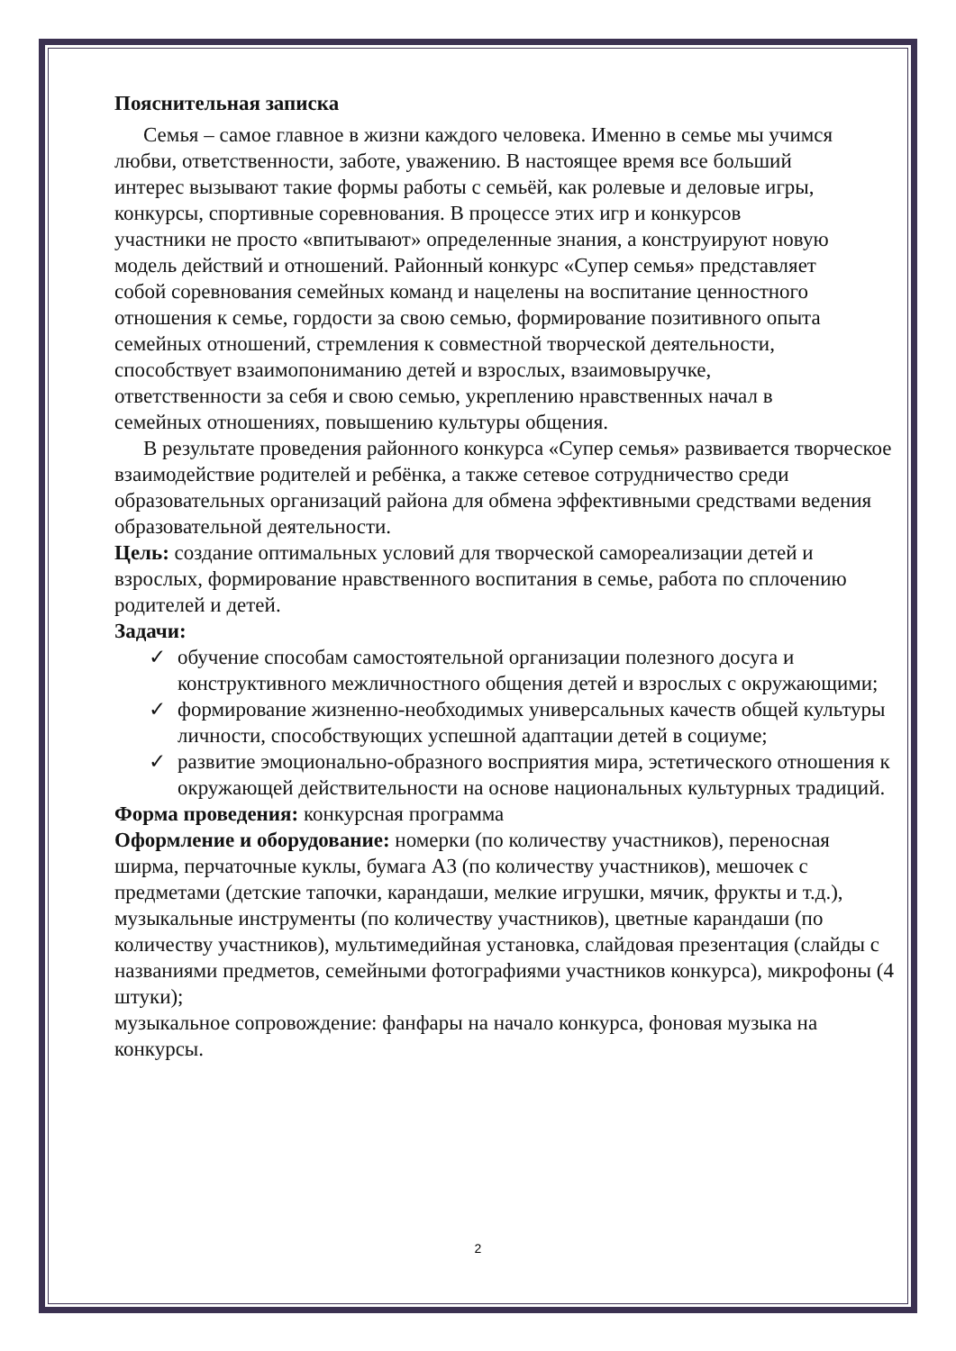Пояснительная записка
Семья – самое главное в жизни каждого человека. Именно в семье мы учимся любви, ответственности, заботе, уважению. В настоящее время все больший интерес вызывают такие формы работы с семьёй, как ролевые и деловые игры, конкурсы, спортивные соревнования. В процессе этих игр и конкурсов участники не просто «впитывают» определенные знания, а конструируют новую модель действий и отношений. Районный конкурс «Супер семья» представляет собой соревнования семейных команд и нацелены на воспитание ценностного отношения к семье, гордости за свою семью, формирование позитивного опыта семейных отношений, стремления к совместной творческой деятельности, способствует взаимопониманию детей и взрослых, взаимовыручке, ответственности за себя и свою семью, укреплению нравственных начал в семейных отношениях, повышению культуры общения.
В результате проведения районного конкурса «Супер семья» развивается творческое взаимодействие родителей и ребёнка, а также сетевое сотрудничество среди образовательных организаций района для обмена эффективными средствами ведения образовательной деятельности.
Цель: создание оптимальных условий для творческой самореализации детей и взрослых, формирование нравственного воспитания в семье, работа по сплочению родителей и детей.
Задачи:
✓ обучение способам самостоятельной организации полезного досуга и конструктивного межличностного общения детей и взрослых с окружающими;
✓ формирование жизненно-необходимых универсальных качеств общей культуры личности, способствующих успешной адаптации детей в социуме;
✓ развитие эмоционально-образного восприятия мира, эстетического отношения к окружающей действительности на основе национальных культурных традиций.
Форма проведения: конкурсная программа
Оформление и оборудование: номерки (по количеству участников), переносная ширма, перчаточные куклы, бумага А3 (по количеству участников), мешочек с предметами (детские тапочки, карандаши, мелкие игрушки, мячик, фрукты и т.д.), музыкальные инструменты (по количеству участников), цветные карандаши (по количеству участников), мультимедийная установка, слайдовая презентация (слайды с названиями предметов, семейными фотографиями участников конкурса), микрофоны (4 штуки);
музыкальное сопровождение: фанфары на начало конкурса, фоновая музыка на конкурсы.
2